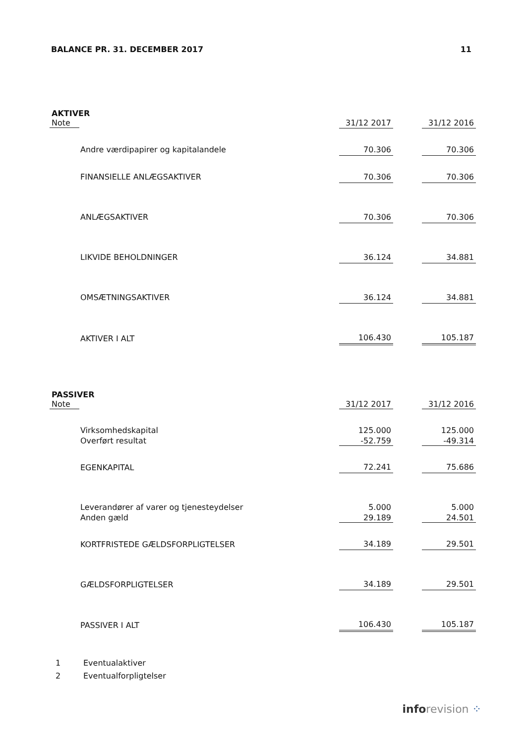BALANCE PR. 31. DECEMBER 2017 11
AKTIVER
| Note | | 31/12 2017 | | 31/12 2016 |
| --- | --- | --- | --- | --- |
| | Andre værdipapirer og kapitalandele | 70.306 | | 70.306 |
| | FINANSIELLE ANLÆGSAKTIVER | 70.306 | | 70.306 |
| | ANLÆGSAKTIVER | 70.306 | | 70.306 |
| | LIKVIDE BEHOLDNINGER | 36.124 | | 34.881 |
| | OMSÆTNINGSAKTIVER | 36.124 | | 34.881 |
| | AKTIVER I ALT | 106.430 | | 105.187 |
PASSIVER
| Note | | 31/12 2017 | | 31/12 2016 |
| --- | --- | --- | --- | --- |
| | Virksomhedskapital | 125.000 | | 125.000 |
| | Overført resultat | -52.759 | | -49.314 |
| | EGENKAPITAL | 72.241 | | 75.686 |
| | Leverandører af varer og tjenesteydelser | 5.000 | | 5.000 |
| | Anden gæld | 29.189 | | 24.501 |
| | KORTFRISTEDE GÆLDSFORPLIGTELSER | 34.189 | | 29.501 |
| | GÆLDSFORPLIGTELSER | 34.189 | | 29.501 |
| | PASSIVER I ALT | 106.430 | | 105.187 |
1 Eventualaktiver
2 Eventualforpligtelser
info revision ⁘